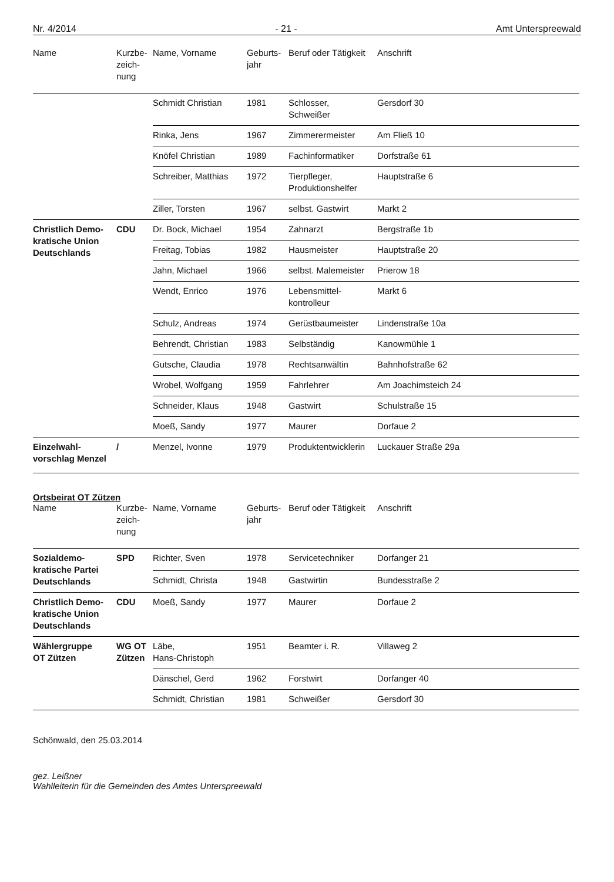Nr. 4/2014 - 21 - Amt Unterspreewald
| Name | Kurzbe- zeich- nung | Name, Vorname | Geburts- jahr | Beruf oder Tätigkeit | Anschrift |
| --- | --- | --- | --- | --- | --- |
| | | Schmidt Christian | 1981 | Schlosser, Schweißer | Gersdorf 30 |
| | | Rinka, Jens | 1967 | Zimmerermeister | Am Fließ 10 |
| | | Knöfel Christian | 1989 | Fachinformatiker | Dorfstraße 61 |
| | | Schreiber, Matthias | 1972 | Tierpfleger, Produktionshelfer | Hauptstraße 6 |
| | | Ziller, Torsten | 1967 | selbst. Gastwirt | Markt 2 |
| Christlich Demo- kratische Union Deutschlands | CDU | Dr. Bock, Michael | 1954 | Zahnarzt | Bergstraße 1b |
| | | Freitag, Tobias | 1982 | Hausmeister | Hauptstraße 20 |
| | | Jahn, Michael | 1966 | selbst. Malemeister | Prierow 18 |
| | | Wendt, Enrico | 1976 | Lebensmittel- kontrolleur | Markt 6 |
| | | Schulz, Andreas | 1974 | Gerüstbaumeister | Lindenstraße 10a |
| | | Behrendt, Christian | 1983 | Selbständig | Kanowmühle 1 |
| | | Gutsche, Claudia | 1978 | Rechtsanwältin | Bahnhofstraße 62 |
| | | Wrobel, Wolfgang | 1959 | Fahrlehrer | Am Joachimsteich 24 |
| | | Schneider, Klaus | 1948 | Gastwirt | Schulstraße 15 |
| | | Moeß, Sandy | 1977 | Maurer | Dorfaue 2 |
| Einzelwahl- vorschlag Menzel | / | Menzel, Ivonne | 1979 | Produktentwicklerin | Luckauer Straße 29a |
Ortsbeirat OT Zützen
| Name | Kurzbe- zeich- nung | Name, Vorname | Geburts- jahr | Beruf oder Tätigkeit | Anschrift |
| --- | --- | --- | --- | --- | --- |
| Sozialdemo- kratische Partei Deutschlands | SPD | Richter, Sven | 1978 | Servicetechniker | Dorfanger 21 |
| | | Schmidt, Christa | 1948 | Gastwirtin | Bundesstraße 2 |
| Christlich Demo- kratische Union Deutschlands | CDU | Moeß, Sandy | 1977 | Maurer | Dorfaue 2 |
| Wählergruppe OT Zützen | WG OT Zützen | Läbe, Hans-Christoph | 1951 | Beamter i. R. | Villaweg 2 |
| | | Dänschel, Gerd | 1962 | Forstwirt | Dorfanger 40 |
| | | Schmidt, Christian | 1981 | Schweißer | Gersdorf 30 |
Schönwald, den 25.03.2014
gez. Leißner
Wahlleiterin für die Gemeinden des Amtes Unterspreewald